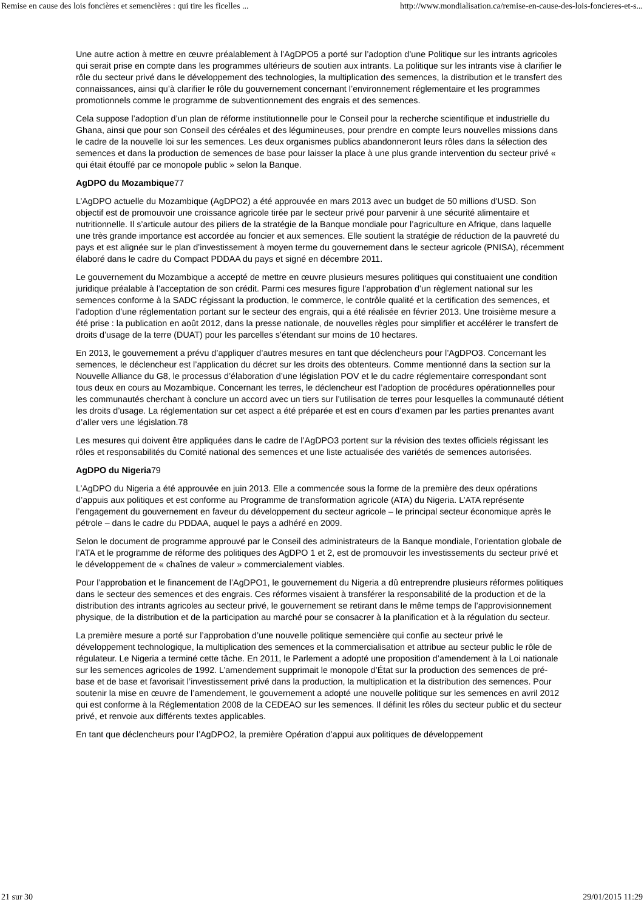Remise en cause des lois foncières et semencières : qui tire les ficelles ... http://www.mondialisation.ca/remise-en-cause-des-lois-foncieres-et-s...
Une autre action à mettre en œuvre préalablement à l’AgDPO5 a porté sur l’adoption d’une Politique sur les intrants agricoles qui serait prise en compte dans les programmes ultérieurs de soutien aux intrants. La politique sur les intrants vise à clarifier le rôle du secteur privé dans le développement des technologies, la multiplication des semences, la distribution et le transfert des connaissances, ainsi qu’à clarifier le rôle du gouvernement concernant l’environnement réglementaire et les programmes promotionnels comme le programme de subventionnement des engrais et des semences.
Cela suppose l’adoption d’un plan de réforme institutionnelle pour le Conseil pour la recherche scientifique et industrielle du Ghana, ainsi que pour son Conseil des céréales et des légumineuses, pour prendre en compte leurs nouvelles missions dans le cadre de la nouvelle loi sur les semences. Les deux organismes publics abandonneront leurs rôles dans la sélection des semences et dans la production de semences de base pour laisser la place à une plus grande intervention du secteur privé « qui était étouffé par ce monopole public » selon la Banque.
AgDPO du Mozambique77
L’AgDPO actuelle du Mozambique (AgDPO2) a été approuvée en mars 2013 avec un budget de 50 millions d’USD. Son objectif est de promouvoir une croissance agricole tirée par le secteur privé pour parvenir à une sécurité alimentaire et nutritionnelle. Il s’articule autour des piliers de la stratégie de la Banque mondiale pour l’agriculture en Afrique, dans laquelle une très grande importance est accordée au foncier et aux semences. Elle soutient la stratégie de réduction de la pauvreté du pays et est alignée sur le plan d’investissement à moyen terme du gouvernement dans le secteur agricole (PNISA), récemment élaboré dans le cadre du Compact PDDAA du pays et signé en décembre 2011.
Le gouvernement du Mozambique a accepté de mettre en œuvre plusieurs mesures politiques qui constituaient une condition juridique préalable à l’acceptation de son crédit. Parmi ces mesures figure l’approbation d’un règlement national sur les semences conforme à la SADC régissant la production, le commerce, le contrôle qualité et la certification des semences, et l’adoption d’une réglementation portant sur le secteur des engrais, qui a été réalisée en février 2013. Une troisième mesure a été prise : la publication en août 2012, dans la presse nationale, de nouvelles règles pour simplifier et accélérer le transfert de droits d’usage de la terre (DUAT) pour les parcelles s’étendant sur moins de 10 hectares.
En 2013, le gouvernement a prévu d’appliquer d’autres mesures en tant que déclencheurs pour l’AgDPO3. Concernant les semences, le déclencheur est l’application du décret sur les droits des obtenteurs. Comme mentionné dans la section sur la Nouvelle Alliance du G8, le processus d’élaboration d’une législation POV et le du cadre réglementaire correspondant sont tous deux en cours au Mozambique. Concernant les terres, le déclencheur est l’adoption de procédures opérationnelles pour les communautés cherchant à conclure un accord avec un tiers sur l’utilisation de terres pour lesquelles la communauté détient les droits d’usage. La réglementation sur cet aspect a été préparée et est en cours d’examen par les parties prenantes avant d’aller vers une législation.78
Les mesures qui doivent être appliquées dans le cadre de l’AgDPO3 portent sur la révision des textes officiels régissant les rôles et responsabilités du Comité national des semences et une liste actualisée des variétés de semences autorisées.
AgDPO du Nigeria79
L’AgDPO du Nigeria a été approuvée en juin 2013. Elle a commencée sous la forme de la première des deux opérations d’appuis aux politiques et est conforme au Programme de transformation agricole (ATA) du Nigeria. L’ATA représente l’engagement du gouvernement en faveur du développement du secteur agricole – le principal secteur économique après le pétrole – dans le cadre du PDDAA, auquel le pays a adhéré en 2009.
Selon le document de programme approuvé par le Conseil des administrateurs de la Banque mondiale, l’orientation globale de l’ATA et le programme de réforme des politiques des AgDPO 1 et 2, est de promouvoir les investissements du secteur privé et le développement de « chaînes de valeur » commercialement viables.
Pour l’approbation et le financement de l’AgDPO1, le gouvernement du Nigeria a dû entreprendre plusieurs réformes politiques dans le secteur des semences et des engrais. Ces réformes visaient à transférer la responsabilité de la production et de la distribution des intrants agricoles au secteur privé, le gouvernement se retirant dans le même temps de l’approvisionnement physique, de la distribution et de la participation au marché pour se consacrer à la planification et à la régulation du secteur.
La première mesure a porté sur l’approbation d’une nouvelle politique semencière qui confie au secteur privé le développement technologique, la multiplication des semences et la commercialisation et attribue au secteur public le rôle de régulateur. Le Nigeria a terminé cette tâche. En 2011, le Parlement a adopté une proposition d’amendement à la Loi nationale sur les semences agricoles de 1992. L’amendement supprimait le monopole d’État sur la production des semences de pré-base et de base et favorisait l’investissement privé dans la production, la multiplication et la distribution des semences. Pour soutenir la mise en œuvre de l’amendement, le gouvernement a adopté une nouvelle politique sur les semences en avril 2012 qui est conforme à la Réglementation 2008 de la CEDEAO sur les semences. Il définit les rôles du secteur public et du secteur privé, et renvoie aux différents textes applicables.
En tant que déclencheurs pour l’AgDPO2, la première Opération d’appui aux politiques de développement
21 sur 30 29/01/2015 11:29